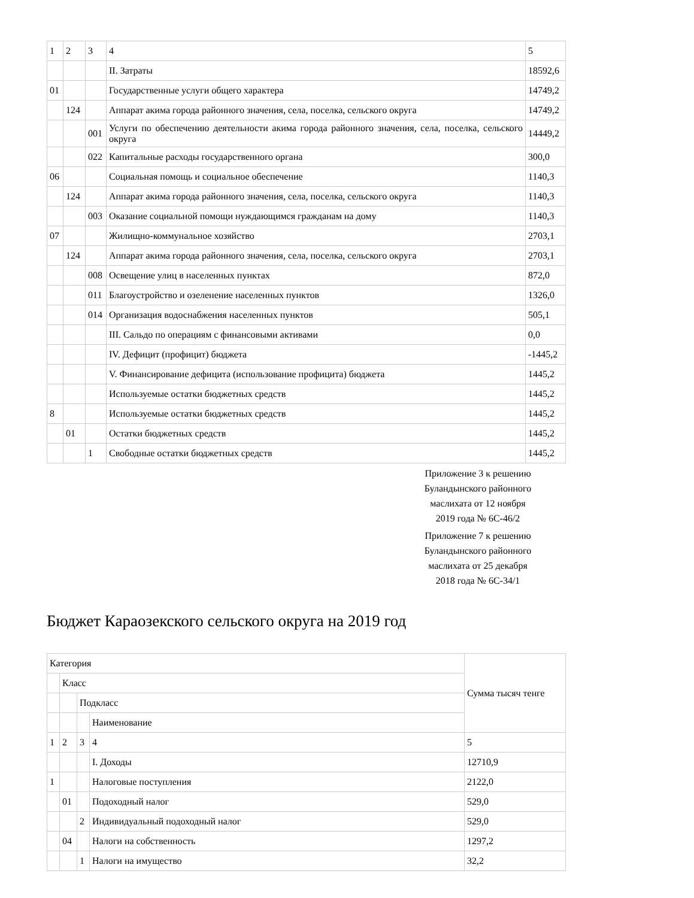| 1 | 2 | 3 | 4 | 5 |
| | | | II. Затраты | 18592,6 |
| 01 | | | Государственные услуги общего характера | 14749,2 |
| | 124 | | Аппарат акима города районного значения, села, поселка, сельского округа | 14749,2 |
| | | 001 | Услуги по обеспечению деятельности акима города районного значения, села, поселка, сельского округа | 14449,2 |
| | | 022 | Капитальные расходы государственного органа | 300,0 |
| 06 | | | Социальная помощь и социальное обеспечение | 1140,3 |
| | 124 | | Аппарат акима города районного значения, села, поселка, сельского округа | 1140,3 |
| | | 003 | Оказание социальной помощи нуждающимся гражданам на дому | 1140,3 |
| 07 | | | Жилищно-коммунальное хозяйство | 2703,1 |
| | 124 | | Аппарат акима города районного значения, села, поселка, сельского округа | 2703,1 |
| | | 008 | Освещение улиц в населенных пунктах | 872,0 |
| | | 011 | Благоустройство и озеленение населенных пунктов | 1326,0 |
| | | 014 | Организация водоснабжения населенных пунктов | 505,1 |
| | | | III. Сальдо по операциям с финансовыми активами | 0,0 |
| | | | IV. Дефицит (профицит) бюджета | -1445,2 |
| | | | V. Финансирование дефицита (использование профицита) бюджета | 1445,2 |
| | | | Используемые остатки бюджетных средств | 1445,2 |
| 8 | | | Используемые остатки бюджетных средств | 1445,2 |
| | 01 | | Остатки бюджетных средств | 1445,2 |
| | | 1 | Свободные остатки бюджетных средств | 1445,2 |
Приложение 3 к решению
Буландынского районного
маслихата от 12 ноября
2019 года № 6С-46/2
Приложение 7 к решению
Буландынского районного
маслихата от 25 декабря
2018 года № 6С-34/1
Бюджет Караозекского сельского округа на 2019 год
| Категория | | | | Сумма тысяч тенге |
| | Класс | | | |
| | | Подкласс | | |
| | | | Наименование | |
| 1 | 2 | 3 | 4 | 5 |
| | | | I. Доходы | 12710,9 |
| 1 | | | Налоговые поступления | 2122,0 |
| | 01 | | Подоходный налог | 529,0 |
| | | 2 | Индивидуальный подоходный налог | 529,0 |
| | 04 | | Налоги на собственность | 1297,2 |
| | | 1 | Налоги на имущество | 32,2 |